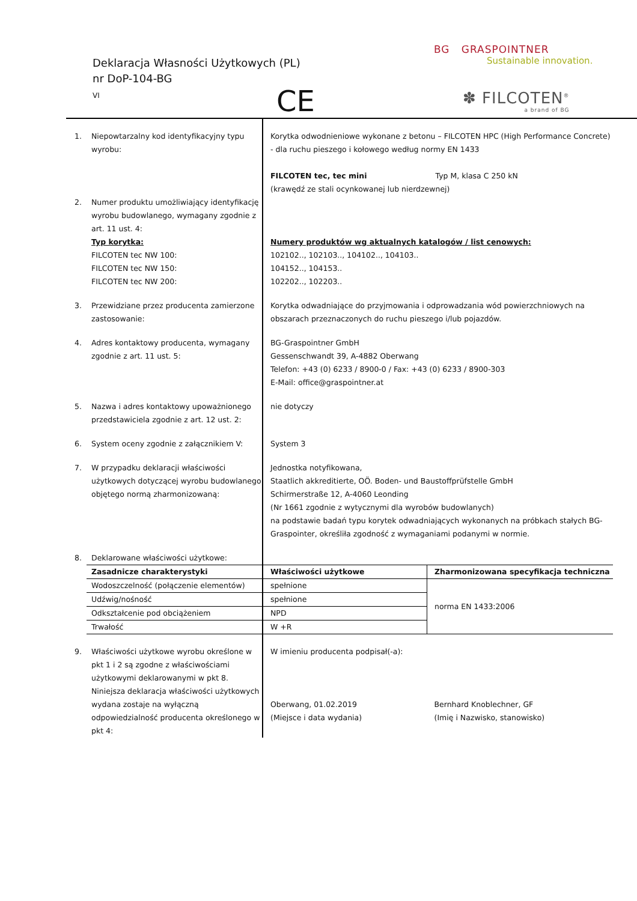Deklaracja Własności Użytkowych (PL)
nr DoP-104-BG
VI
CE
BG GRASPOINTNER
Sustainable innovation.
✽ FILCOTEN<sup>®</sup>
a brand of BG
| 1. | Niepowtarzalny kod identyfikacyjny typu wyrobu: | Korytka odwodnieniowe wykonane z betonu – FILCOTEN HPC (High Performance Concrete) - dla ruchu pieszego i kołowego według normy EN 1433 FILCOTEN tec, tec mini Typ M, klasa C 250 kN (krawędź ze stali ocynkowanej lub nierdzewnej) | |
| 2. | Numer produktu umożliwiający identyfikację wyrobu budowlanego, wymagany zgodnie z art. 11 ust. 4: Typ korytka: FILCOTEN tec NW 100: FILCOTEN tec NW 150: FILCOTEN tec NW 200: | Numery produktów wg aktualnych katalogów / list cenowych: 102102.., 102103.., 104102.., 104103.. 104152.., 104153.. 102202.., 102203.. | |
| 3. | Przewidziane przez producenta zamierzone zastosowanie: | Korytka odwadniające do przyjmowania i odprowadzania wód powierzchniowych na obszarach przeznaczonych do ruchu pieszego i/lub pojazdów. | |
| 4. | Adres kontaktowy producenta, wymagany zgodnie z art. 11 ust. 5: | BG-Graspointner GmbH Gessenschwandt 39, A-4882 Oberwang Telefon: +43 (0) 6233 / 8900-0 / Fax: +43 (0) 6233 / 8900-303 E-Mail: office@graspointner.at | |
| 5. | Nazwa i adres kontaktowy upoważnionego przedstawiciela zgodnie z art. 12 ust. 2: | nie dotyczy | |
| 6. | System oceny zgodnie z załącznikiem V: | System 3 | |
| 7. | W przypadku deklaracji właściwości użytkowych dotyczącej wyrobu budowlanego objętego normą zharmonizowaną: | Jednostka notyfikowana, Staatlich akkreditierte, OÖ. Boden- und Baustoffprüfstelle GmbH Schirmerstraße 12, A-4060 Leonding (Nr 1661 zgodnie z wytycznymi dla wyrobów budowlanych) na podstawie badań typu korytek odwadniających wykonanych na próbkach stałych BG-Graspointer, określiła zgodność z wymaganiami podanymi w normie. | |
| 8. | Deklarowane właściwości użytkowe: | | |
| | Zasadnicze charakterystyki | Właściwości użytkowe | Zharmonizowana specyfikacja techniczna |
| | Wodoszczelność (połączenie elementów) | spełnione | norma EN 1433:2006 |
| | Udźwig/nośność | spełnione | |
| | Odkształcenie pod obciążeniem | NPD | |
| | Trwałość | W +R | |
| 9. | Właściwości użytkowe wyrobu określone w pkt 1 i 2 są zgodne z właściwościami użytkowymi deklarowanymi w pkt 8. Niniejsza deklaracja właściwości użytkowych wydana zostaje na wyłączną odpowiedzialność producenta określonego w pkt 4: | W imieniu producenta podpisał(-a): Oberwang, 01.02.2019 (Miejsce i data wydania) | Bernhard Knoblechner, GF (Imię i Nazwisko, stanowisko) |